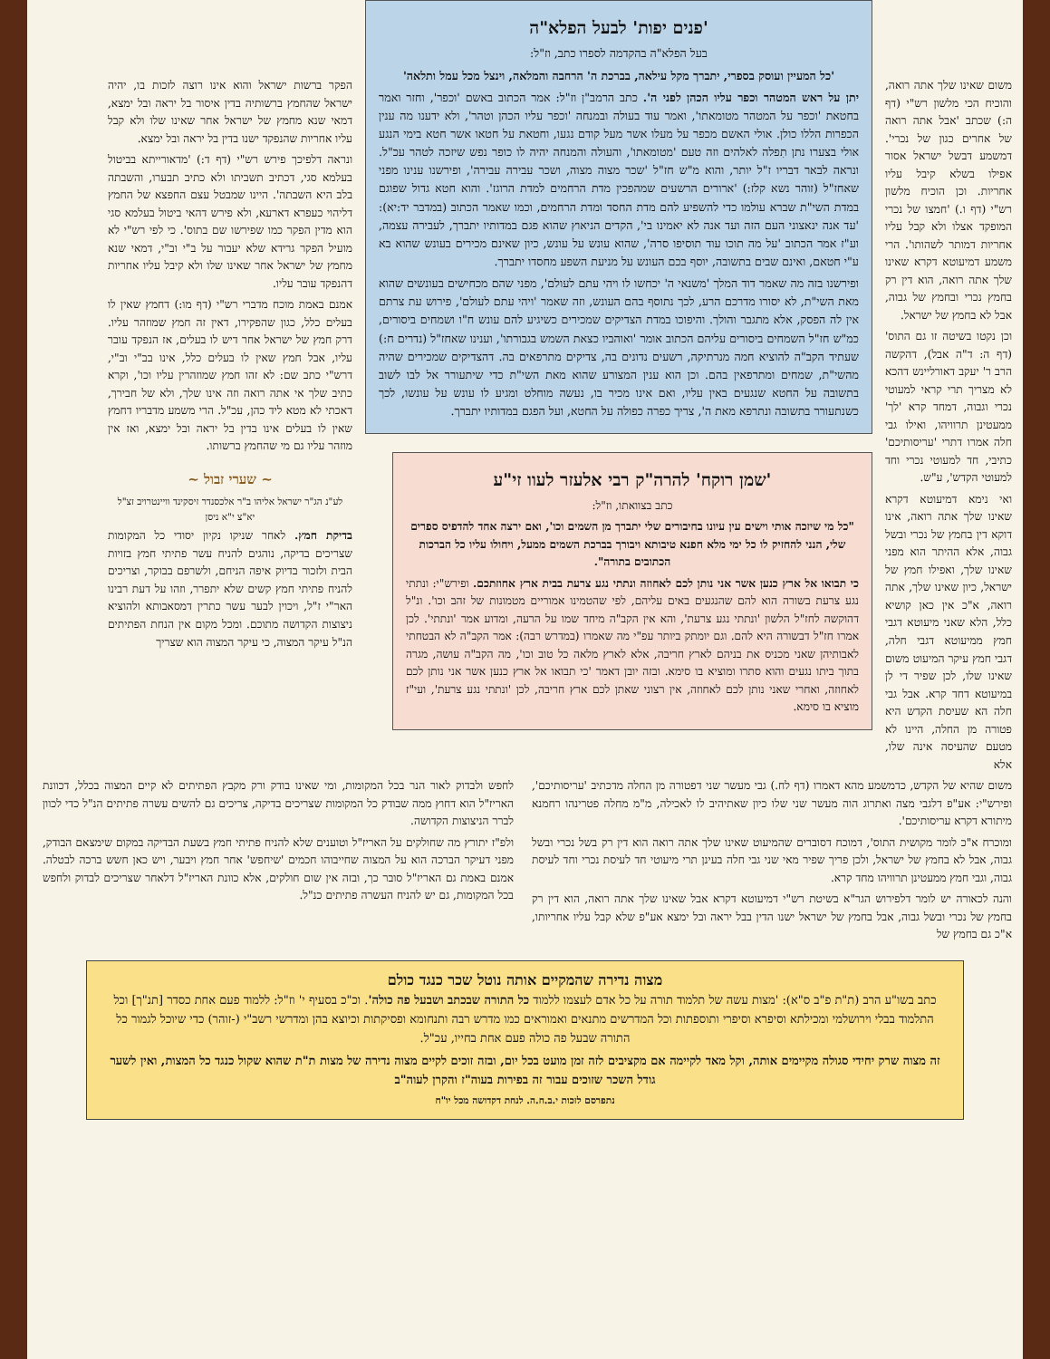משום שאינו שלך אתה רואה, והוכיח הכי מלשון רש"י (דף ה:) שכתב 'אבל אתה רואה של אחרים כגון של נכרי'. דמשמע דבשל ישראל אסור אפילו בשלא קיבל עליו אחריות. וכן הוכיח מלשון רש"י (דף ו.) 'חמצו של נכרי המופקד אצלו ולא קבל עליו אחריות דמותר לשהותו'. הרי משמע דמיעוטא דקרא שאינו שלך אתה רואה, הוא דין רק בחמץ נכרי ובחמץ של גבוה, אבל לא בחמץ של ישראל.
וכן נקטו בשיטה זו גם התוס' (דף ה: ד"ה אבל), דהקשה הרב ר' יעקב דאורליינש דהכא לא מצריך תרי קראי למעוטי נכרי וגבוה, דמחד קרא 'לך' ממעטינן תרוויהו, ואילו גבי חלה אמרו דתרי 'עריסותיכם' כתיבי, חד למעוטי נכרי וחד למעוטי הקדש', ע"ש.
ואי נימא דמיעוטא דקרא שאינו שלך אתה רואה, אינו דוקא דין בחמץ של נכרי ובשל גבוה, אלא ההיתר הוא מפני שאינו שלך, ואפילו חמץ של ישראל, כיון שאינו שלך, אתה רואה, א"כ אין כאן קושיא כלל, הלא שאני מיעוטא דגבי חמץ ממיעוטא דגבי חלה, דגבי חמץ עיקר המיעוט משום שאינו שלו, לכן שפיר די לן במיעוטא דחד קרא. אבל גבי חלה הא שעיסת הקדש היא פטורה מן החלה, היינו לא מטעם שהעיסה אינה שלו, אלא
'פנים יפות' לבעל הפלא"ה
בעל הפלא"ה בהקדמה לספרו כתב, וז"ל:
'כל המעיין ועוסק בספרי, יתברך מקל עילאה, בברכת ה' הרחבה והמלאה, וינצל מכל עמל ותלאה'
יתן על ראש המטהר וכפר עליו הכהן לפני ה'. כתב הרמב"ן וז"ל: אמר הכתוב באשם 'וכפר', וחזר ואמר בחטאת 'וכפר על המטהר מטומאתו', ואמר עוד בעולה ובמנחה 'וכפר עליו הכהן וטהר', ולא ידענו מה ענין הכפרות הללו כולן. אולי האשם מכפר על מעלו אשר מעל קודם נגעו, וחטאת על חטאו אשר חטא בימי הנגע אולי בצערו נתן תִפלה לאלהים וזה טעם 'מטומאתו', והעולה והמנחה יהיה לו כופר נפש שיזכה לטהר עכ"ל. ונראה לבאר דבריו ז"ל יותר, והוא מ"ש חז"ל 'שכר מצוה מצוה, ושכר עבירה עבירה', ופירשנו ענינו מפני שאחז"ל (זוהר נשא קלז:) 'ארורים הרשעים שמהפכין מדת הרחמים למדת הרוגז'. והוא חטא גדול שפוגם במדת השי"ת שברא עולמו כדי להשפיע להם מדת החסד ומדת הרחמים, וכמו שאמר הכתוב (במדבר יד:יא): 'עד אנה ינאצוני העם הזה ועד אנה לא יאמינו בי', הקדים הניאוץ שהוא פגם במדותיו יתברך, לעבירה עצמה, וע"ז אמר הכתוב 'על מה תוכו עוד תוסיפו סרה', שהוא עונש על עונש, כיון שאינם מכירים בעונש שהוא בא ע"י חטאם, ואינם שבים בתשובה, יוסף בכם העונש על מניעת השפע מחסדו יתברך.
ופירשנו בזה מה שאמר דוד המלך 'משנאי ה' יכחשו לו ויהי עתם לעולם', מפני שהם מכחישים בעונשים שהוא מאת השי"ת, לא יסורו מדרכם הרע, לכך נתוסף בהם העונש, וזה שאמר 'ויהי עתם לעולם', פירוש עת צרתם אין לה הפסק, אלא מתגבר והולך. והיפוכו במדת הצדיקים שמכירים כשיגיע להם עונש ח"ו ושמחים ביסורים, כמ"ש חז"ל השמחים ביסורים עליהם הכתוב אומר 'ואוהביו כצאת השמש בגבורתו', וענינו שאחז"ל (נדרים ח:) שעתיד הקב"ה להוציא חמה מנרתיקה, רשעים נדונים בה, צדיקים מתרפאים בה. דהצדיקים שמכירים שהיה מהשי"ת, שמחים ומתרפאין בהם. וכן הוא ענין המצורע שהוא מאת השי"ת כדי שיתעורר אל לבו לשוב בתשובה על החטא שנגעים באין עליו, ואם אינו מכיר בו, נעשה מוחלט ומגיע לו עונש על עונשו, לכך כשנתעורר בתשובה ונתרפא מאת ה', צריך כפרה כפולה על החטא, ועל הפגם במדותיו יתברך.
'שמן רוקח' להרה"ק רבי אלעזר לעוו זי"ע
כתב בצוואתו, וז"ל:
"כל מי שיזכה אותי וישים עין עיונו בחיבורים שלי יתברך מן השמים וכו', ואם ירצה אחד להדפיס ספרים שלי, הנני להחזיק לו כל ימי מלא חפנא טיבותא ויבורך בברכת השמים ממעל, ויחולו עליו כל הברכות הכתובים בתורה".
כי תבואו אל ארץ כנען אשר אני נותן לכם לאחוזה ונתתי נגע צרעת בבית ארץ אחוזתכם. ופירש"י: ונתתי נגע צרעת בשורה הוא להם שהנגעים באים עליהם, לפי שהטמינו אמוריים מטמונות של זהב וכו'. ונ"ל דהוקשה לחז"ל הלשון 'ונתתי נגע צרעת', והא אין הקב"ה מיחד שמו על הרעה, ומדוע אמר 'ונתתי'. לכן אמרו חז"ל דבשורה היא להם. וגם יומתק ביותר עפ"י מה שאמרו (במדרש רבה): אמר הקב"ה לא הבטחתי לאבותיהן שאני מכניס את בניהם לארץ חריבה, אלא לארץ מלאה כל טוב וכו', מה הקב"ה עושה, מגרה בתוך ביתו נגעים והוא סתרו ומוציא בו סימא. ובזה יובן דאמר 'כי תבואו אל ארץ כנען אשר אני נותן לכם לאחוזה, ואחרי שאני נותן לכם לאחוזה, אין רצוני שאתן לכם ארץ חריבה, לכן 'ונתתי נגע צרעת', ועי"ז מוציא בו סימא.
הפקר ברשות ישראל והוא אינו רוצה לזכות בו, יהיה ישראל שהחמץ ברשותיה בדין איסור בל יראה ובל ימצא, דמאי שנא מחמץ של ישראל אחר שאינו שלו ולא קבל עליו אחריות שהנפקד ישנו בדין בל יראה ובל ימצא.
ונראה דלפיכך פירש רש"י (דף ד:) 'מדאורייתא בביטול בעלמא סגי, דכתיב תשביתו ולא כתיב תבערו, והשבתה בלב היא השבתה'. היינו שמבטל עצם החפצא של החמץ דליהוי כעפרא דארעא, ולא פירש דהאי ביטול בעלמא סגי הוא מדין הפקר כמו שפירשו שם בתוס'. כי לפי רש"י לא מועיל הפקר גרידא שלא יעבור על ב"י וב"י, דמאי שנא מחמץ של ישראל אחר שאינו שלו ולא קיבל עליו אחריות דהנפקד עובר עליו.
אמנם באמת מוכח מדברי רש"י (דף מו:) דחמץ שאין לו בעלים כלל, כגון שהפקירו, דאין זה חמץ שמוזהר עליו. דרק חמץ של ישראל אחר דיש לו בעלים, אז הנפקד עובר עליו, אבל חמץ שאין לו בעלים כלל, אינו בב"י וב"י, דרש"י כתב שם: לא זהו חמץ שמוזהרין עליו וכו', וקרא כתיב שלך אי אתה רואה וזה אינו שלך, ולא של חבירך, דאכתי לא מטא ליד כהן, עכ"ל. הרי משמע מדבריו דחמץ שאין לו בעלים אינו בדין בל יראה ובל ימצא, ואז אין מוזהר עליו גם מי שהחמץ ברשותו.
~ שערי זבול ~
לע"נ הג"ר ישראל אליהו ב"ר אלכסנדר זיסקינד וויינטרויב זצ"ל יא"צ י"א ניסן
בדיקת חמץ. לאחר שניקו נקיון יסודי כל המקומות שצריכים בדיקה, נוהגים להניח עשר פתיתי חמץ בזויות הבית ולזכור בדיוק איפה הניחם, ולשרפם בבוקר, וצריכים להניח פתיתי חמץ קשים שלא יתפרר, וזהו על דעת רבינו האר"י ז"ל, ויכוין לבער עשר כתרין דמסאבותא ולהוציא ניצוצות הקדושה מתוכם. ומכל מקום אין הנחת הפתיתים הנ"ל עיקר המצוה, כי עיקר המצוה הוא שצריך
משום שהיא של הקדש, כדמשמע מהא דאמרו (דף לח.) גבי מעשר שני דפטורה מן החלה מדכתיב 'עריסותיכם', ופירש"י: אע"פ דלגבי מצה ואתרוג הוה מעשר שני שלו כיון שאתיהיב לו לאכילה, מ"מ מחלה פטרינהו רחמנא מיתורא דקרא עריסותיכם'.
ומוכרח א"כ לומר מקושית התוס', דמוכח דסוברים שהמיעוט שאינו שלך אתה רואה הוא דין רק בשל נכרי ובשל גבוה, אבל לא בחמץ של ישראל, ולכן פריך שפיר מאי שני גבי חלה בעינן תרי מיעוטי חד לעיסת נכרי וחד לעיסת גבוה, וגבי חמץ ממעטינן תרוויהו מחד קרא.
והנה לכאורה יש לומר דלפירוש הגר"א בשיטת רש"י דמיעוטא דקרא אבל שאינו שלך אתה רואה, הוא דין רק בחמץ של נכרי ובשל גבוה, אבל בחמץ של ישראל ישנו הדין בבל יראה ובל ימצא אע"פ שלא קבל עליו אחריותו, א"כ גם בחמץ של
לחפש ולבדוק לאור הנר בכל המקומות, ומי שאינו בודק ורק מקבץ הפתיתים לא קיים המצוה בכלל, דכוונת האריז"ל הוא דחוץ ממה שבודק כל המקומות שצריכים בדיקה, צריכים גם להשים עשרה פתיתים הנ"ל כדי לכוון לברר הניצוצות הקדושה.
ולפ"ז יתורץ מה שחולקים על האריז"ל וטוענים שלא להניח פתיתי חמץ בשעת הבדיקה במקום שימצאם הבודק, מפני דעיקר הברכה הוא על המצוה שחייבוהו חכמים 'שיחפש' אחר חמץ ויבער, ויש כאן חשש ברכה לבטלה. אמנם באמת גם האריז"ל סובר כך, ובזה אין שום חולקים, אלא כוונת האריז"ל דלאחר שצריכים לבדוק ולחפש בכל המקומות, גם יש להניח העשרה פתיתים כנ"ל.
מצוה נדירה שהמקיים אותה נוטל שכר כנגד כולם
כתב בשו"ע הרב (ת"ת פ"ב ס"א): 'מצות עשה של תלמוד תורה על כל אדם לעצמו ללמוד כל התורה שבכתב ושבעל פה כולה'. וכ"כ בסעיף י' וז"ל: ללמוד פעם אחת כסדר [תנ"ך] וכל התלמוד בבלי וירושלמי ומכילתא וסיפרא וסיפרי ותוספתות וכל המדרשים מתנאים ואמוראים כמו מדרש רבה ותנחומא ופסיקתות וכיוצא בהן ומדרשי רשב"י (-זוהר) כדי שיוכל לגמור כל התורה שבעל פה כולה פעם אחת בחייו, עכ"ל.
זה מצוה שרק יחידי סגולה מקיימים אותה, וקל מאד לקיימה אם מקציבים לזה זמן מועט בכל יום, ובזה זוכים לקיים מצוה נדירה של מצות ת"ת שהוא שקול כנגד כל המצות, ואין לשער גודל השכר שזוכים עבור זה בפירות בעוה"ז והקרן לעוה"ב
נתפרסם לזכות י.ב.ח.ה. לנחת דקדושה מכל יו"ח